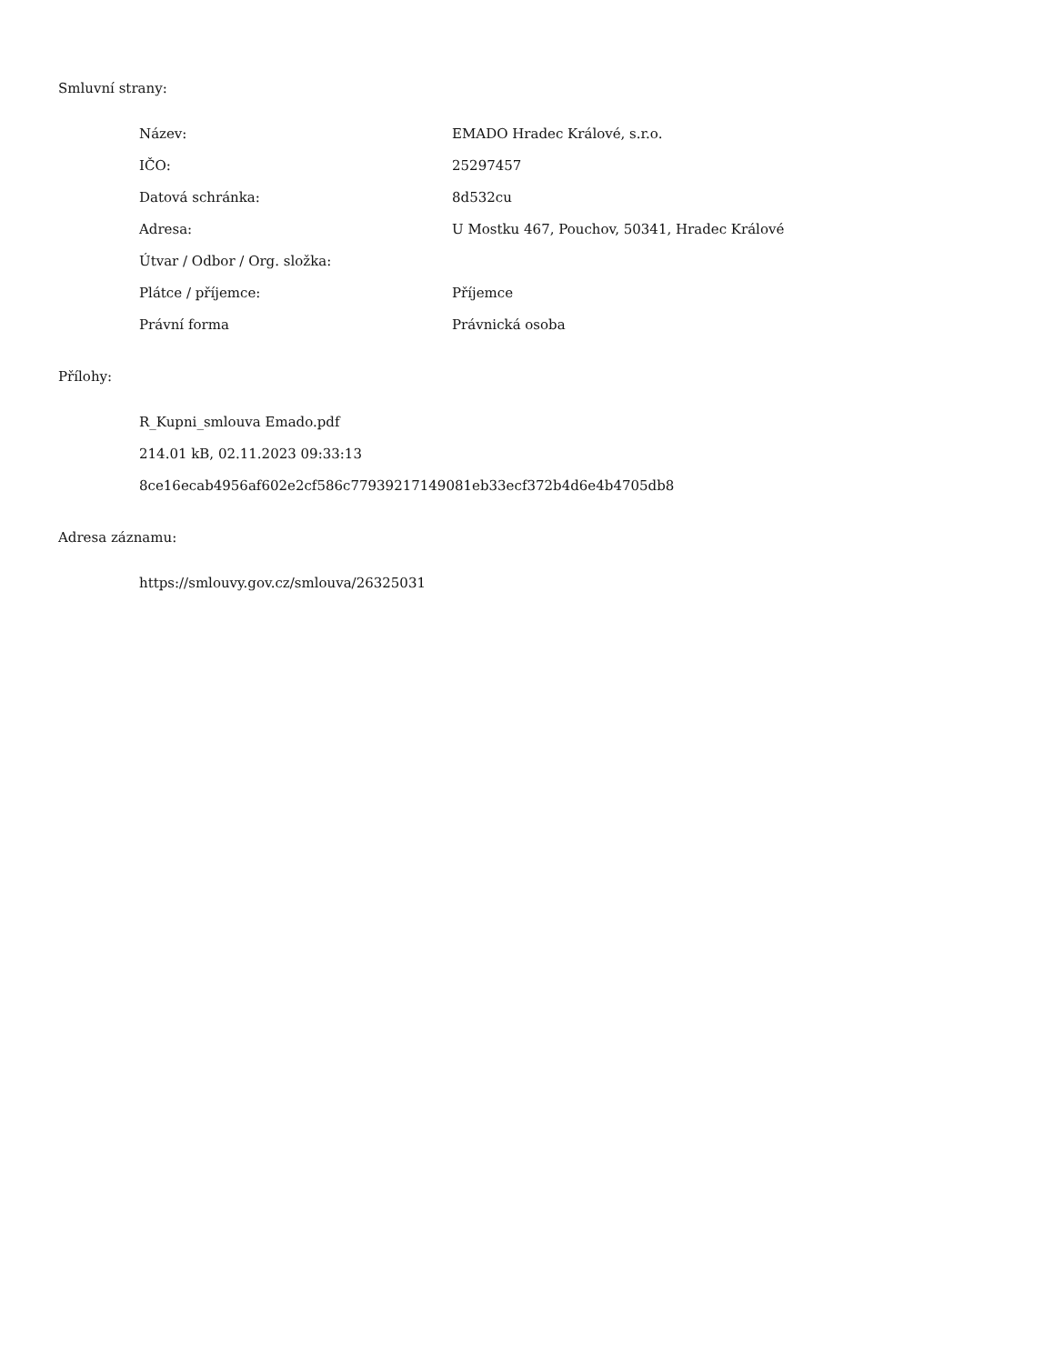Smluvní strany:
| Název: | EMADO Hradec Králové, s.r.o. |
| IČO: | 25297457 |
| Datová schránka: | 8d532cu |
| Adresa: | U Mostku 467, Pouchov, 50341, Hradec Králové |
| Útvar / Odbor / Org. složka: | |
| Plátce / příjemce: | Příjemce |
| Právní forma | Právnická osoba |
Přílohy:
R_Kupni_smlouva Emado.pdf
214.01 kB, 02.11.2023 09:33:13
8ce16ecab4956af602e2cf586c77939217149081eb33ecf372b4d6e4b4705db8
Adresa záznamu:
https://smlouvy.gov.cz/smlouva/26325031